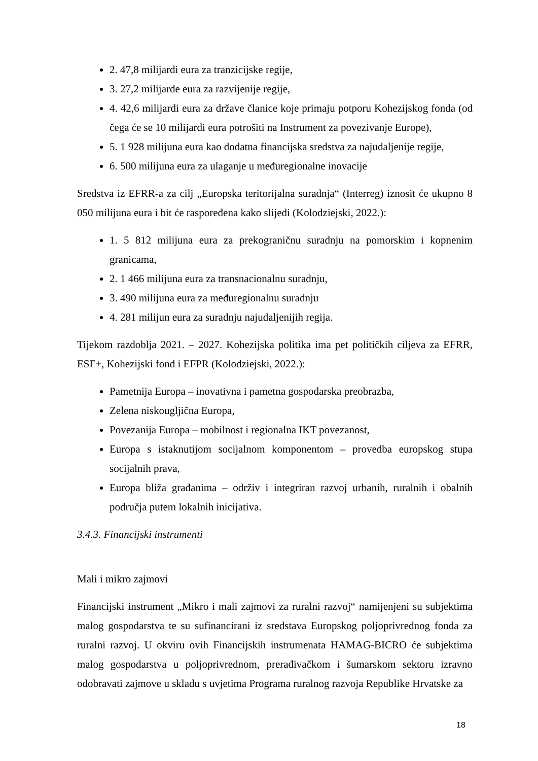2. 47,8 milijardi eura za tranzicijske regije,
3. 27,2 milijarde eura za razvijenije regije,
4. 42,6 milijardi eura za države članice koje primaju potporu Kohezijskog fonda (od čega će se 10 milijardi eura potrošiti na Instrument za povezivanje Europe),
5. 1 928 milijuna eura kao dodatna financijska sredstva za najudaljenije regije,
6. 500 milijuna eura za ulaganje u međuregionalne inovacije
Sredstva iz EFRR-a za cilj „Europska teritorijalna suradnja“ (Interreg) iznosit će ukupno 8 050 milijuna eura i bit će raspoređena kako slijedi (Kolodziejski, 2022.):
1. 5 812 milijuna eura za prekograničnu suradnju na pomorskim i kopnenim granicama,
2. 1 466 milijuna eura za transnacionalnu suradnju,
3. 490 milijuna eura za međuregionalnu suradnju
4. 281 milijun eura za suradnju najudaljenijih regija.
Tijekom razdoblja 2021. – 2027. Kohezijska politika ima pet političkih ciljeva za EFRR, ESF+, Kohezijski fond i EFPR (Kolodziejski, 2022.):
Pametnija Europa – inovativna i pametna gospodarska preobrazba,
Zelena niskougljična Europa,
Povezanija Europa – mobilnost i regionalna IKT povezanost,
Europa s istaknutijom socijalnom komponentom – provedba europskog stupa socijalnih prava,
Europa bliža građanima – održiv i integriran razvoj urbanih, ruralnih i obalnih područja putem lokalnih inicijativa.
3.4.3. Financijski instrumenti
Mali i mikro zajmovi
Financijski instrument „Mikro i mali zajmovi za ruralni razvoj“ namijenjeni su subjektima malog gospodarstva te su sufinancirani iz sredstava Europskog poljoprivrednog fonda za ruralni razvoj. U okviru ovih Financijskih instrumenata HAMAG-BICRO će subjektima malog gospodarstva u poljoprivrednom, prerađivačkom i šumarskom sektoru izravno odobravati zajmove u skladu s uvjetima Programa ruralnog razvoja Republike Hrvatske za
18